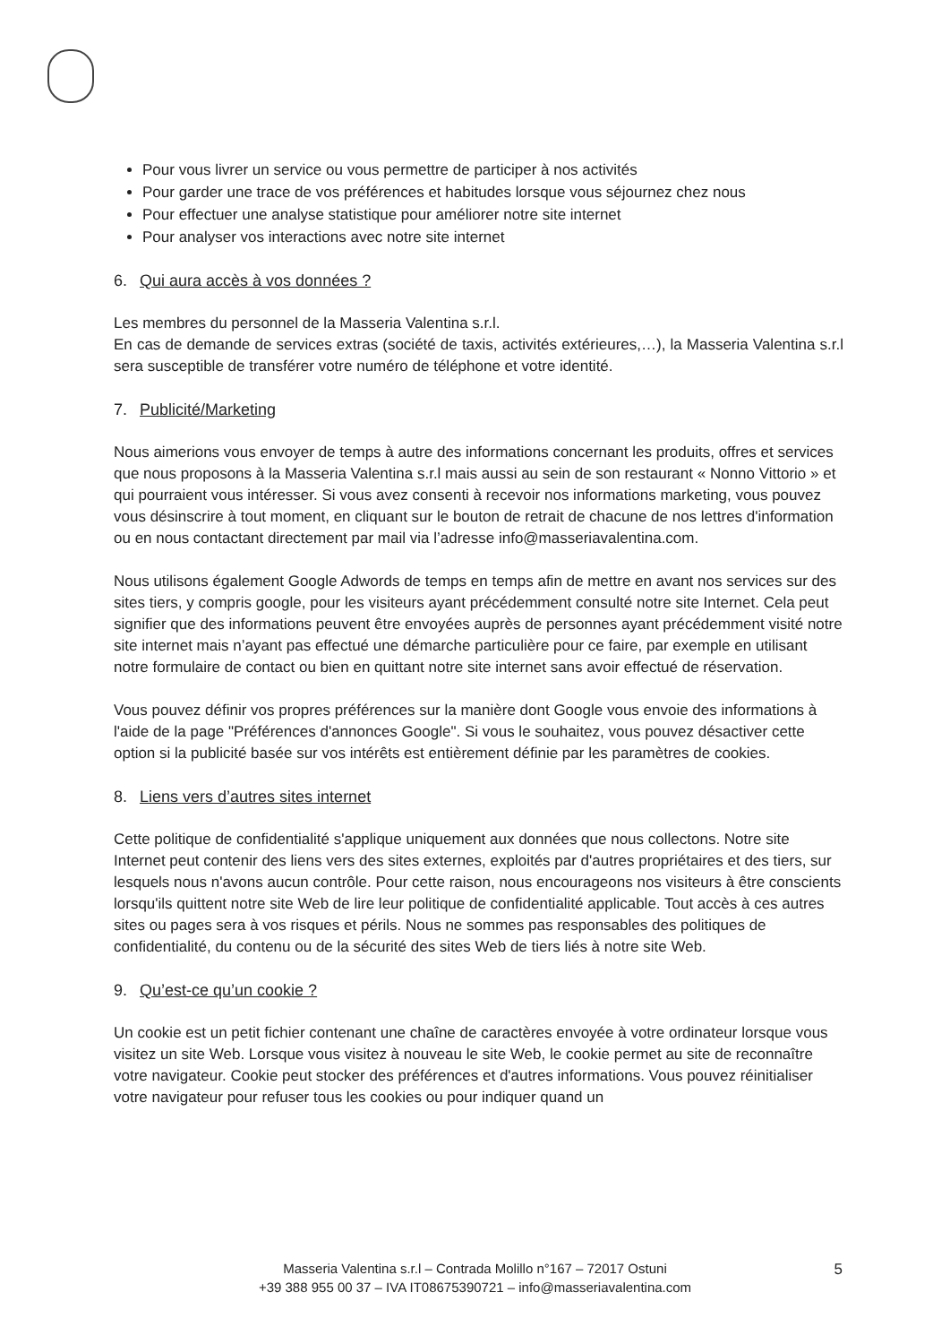Pour vous livrer un service ou vous permettre de participer à nos activités
Pour garder une trace de vos préférences et habitudes lorsque vous séjournez chez nous
Pour effectuer une analyse statistique pour améliorer notre site internet
Pour analyser vos interactions avec notre site internet
6. Qui aura accès à vos données ?
Les membres du personnel de la Masseria Valentina s.r.l.
En cas de demande de services extras (société de taxis, activités extérieures,…), la Masseria Valentina s.r.l sera susceptible de transférer votre numéro de téléphone et votre identité.
7. Publicité/Marketing
Nous aimerions vous envoyer de temps à autre des informations concernant les produits, offres et services que nous proposons à la Masseria Valentina s.r.l mais aussi au sein de son restaurant « Nonno Vittorio » et qui pourraient vous intéresser. Si vous avez consenti à recevoir nos informations marketing, vous pouvez vous désinscrire à tout moment, en cliquant sur le bouton de retrait de chacune de nos lettres d'information ou en nous contactant directement par mail via l’adresse info@masseriavalentina.com.
Nous utilisons également Google Adwords de temps en temps afin de mettre en avant nos services sur des sites tiers, y compris google, pour les visiteurs ayant précédemment consulté notre site Internet. Cela peut signifier que des informations peuvent être envoyées auprès de personnes ayant précédemment visité notre site internet mais n’ayant pas effectué une démarche particulière pour ce faire, par exemple en utilisant notre formulaire de contact ou bien en quittant notre site internet sans avoir effectué de réservation.
Vous pouvez définir vos propres préférences sur la manière dont Google vous envoie des informations à l'aide de la page "Préférences d'annonces Google". Si vous le souhaitez, vous pouvez désactiver cette option si la publicité basée sur vos intérêts est entièrement définie par les paramètres de cookies.
8. Liens vers d’autres sites internet
Cette politique de confidentialité s'applique uniquement aux données que nous collectons. Notre site Internet peut contenir des liens vers des sites externes, exploités par d'autres propriétaires et des tiers, sur lesquels nous n'avons aucun contrôle. Pour cette raison, nous encourageons nos visiteurs à être conscients lorsqu'ils quittent notre site Web de lire leur politique de confidentialité applicable. Tout accès à ces autres sites ou pages sera à vos risques et périls. Nous ne sommes pas responsables des politiques de confidentialité, du contenu ou de la sécurité des sites Web de tiers liés à notre site Web.
9. Qu’est-ce qu’un cookie ?
Un cookie est un petit fichier contenant une chaîne de caractères envoyée à votre ordinateur lorsque vous visitez un site Web. Lorsque vous visitez à nouveau le site Web, le cookie permet au site de reconnaître votre navigateur. Cookie peut stocker des préférences et d'autres informations. Vous pouvez réinitialiser votre navigateur pour refuser tous les cookies ou pour indiquer quand un
Masseria Valentina s.r.l – Contrada Molillo n°167 – 72017 Ostuni
+39 388 955 00 37 – IVA IT08675390721 – info@masseriavalentina.com
5